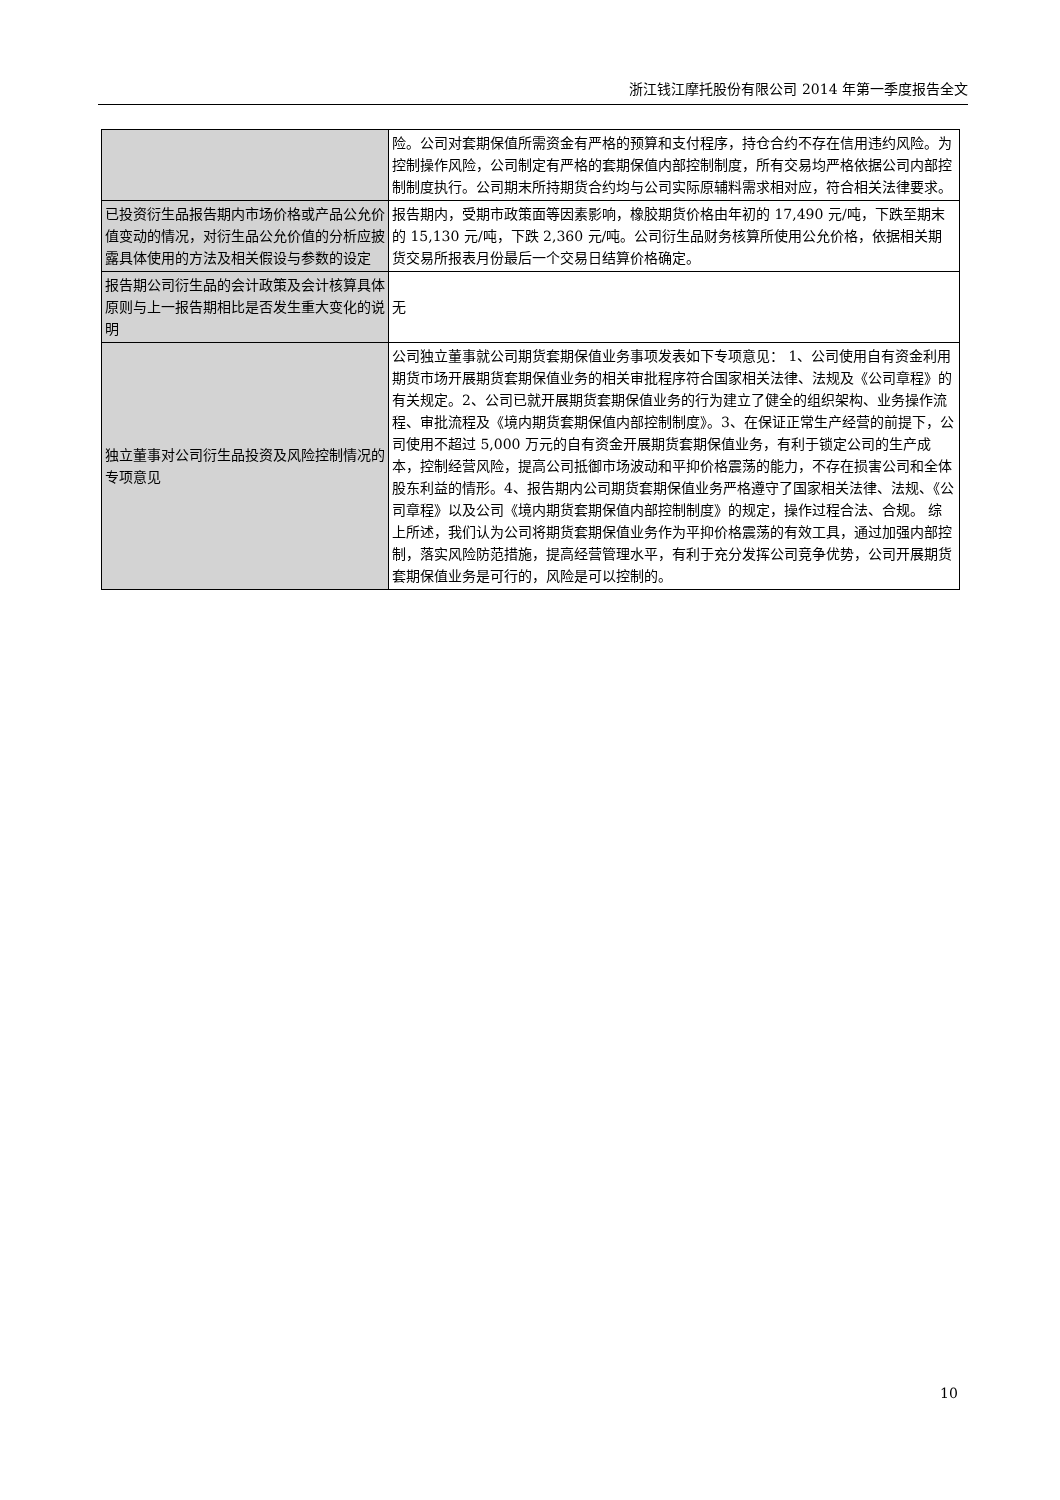浙江钱江摩托股份有限公司 2014 年第一季度报告全文
| | 险。公司对套期保值所需资金有严格的预算和支付程序，持仓合约不存在信用违约风险。为控制操作风险，公司制定有严格的套期保值内部控制制度，所有交易均严格依据公司内部控制制度执行。公司期末所持期货合约均与公司实际原辅料需求相对应，符合相关法律要求。 |
| 已投资衍生品报告期内市场价格或产品公允价值变动的情况，对衍生品公允价值的分析应披露具体使用的方法及相关假设与参数的设定 | 报告期内，受期市政策面等因素影响，橡胶期货价格由年初的 17,490 元/吨，下跌至期末的 15,130 元/吨，下跌 2,360 元/吨。公司衍生品财务核算所使用公允价格，依据相关期货交易所报表月份最后一个交易日结算价格确定。 |
| 报告期公司衍生品的会计政策及会计核算具体原则与上一报告期相比是否发生重大变化的说明 | 无 |
| 独立董事对公司衍生品投资及风险控制情况的专项意见 | 公司独立董事就公司期货套期保值业务事项发表如下专项意见： 1、公司使用自有资金利用期货市场开展期货套期保值业务的相关审批程序符合国家相关法律、法规及《公司章程》的有关规定。2、公司已就开展期货套期保值业务的行为建立了健全的组织架构、业务操作流程、审批流程及《境内期货套期保值内部控制制度》。3、在保证正常生产经营的前提下，公司使用不超过 5,000 万元的自有资金开展期货套期保值业务，有利于锁定公司的生产成本，控制经营风险，提高公司抵御市场波动和平抑价格震荡的能力，不存在损害公司和全体股东利益的情形。4、报告期内公司期货套期保值业务严格遵守了国家相关法律、法规、《公司章程》以及公司《境内期货套期保值内部控制制度》的规定，操作过程合法、合规。 综上所述，我们认为公司将期货套期保值业务作为平抑价格震荡的有效工具，通过加强内部控制，落实风险防范措施，提高经营管理水平，有利于充分发挥公司竞争优势，公司开展期货套期保值业务是可行的，风险是可以控制的。 |
10